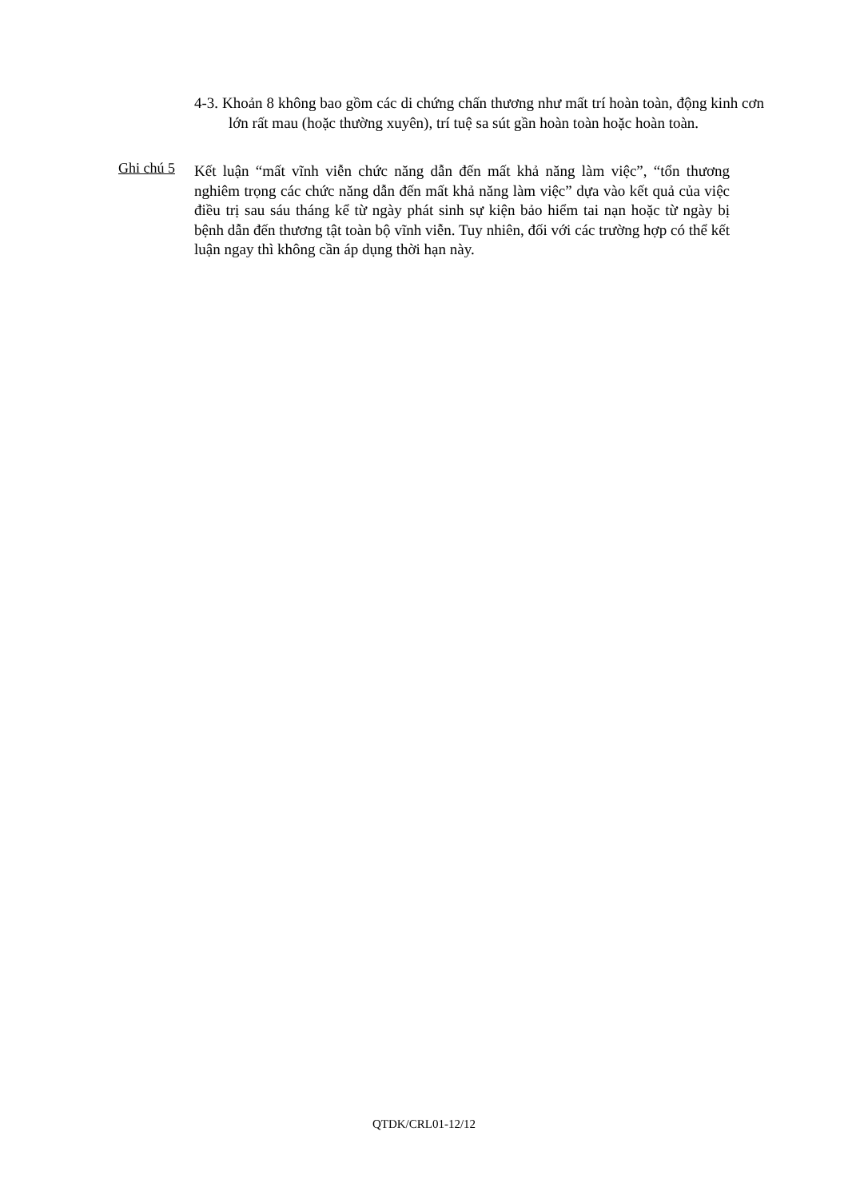4-3. Khoản 8 không bao gồm các di chứng chấn thương như mất trí hoàn toàn, động kinh cơn lớn rất mau (hoặc thường xuyên), trí tuệ sa sút gần hoàn toàn hoặc hoàn toàn.
Ghi chú 5
Kết luận “mất vĩnh viễn chức năng dẫn đến mất khả năng làm việc”, “tổn thương nghiêm trọng các chức năng dẫn đến mất khả năng làm việc” dựa vào kết quả của việc điều trị sau sáu tháng kể từ ngày phát sinh sự kiện bảo hiểm tai nạn hoặc từ ngày bị bệnh dẫn đến thương tật toàn bộ vĩnh viễn. Tuy nhiên, đối với các trường hợp có thể kết luận ngay thì không cần áp dụng thời hạn này.
QTDK/CRL01-12/12